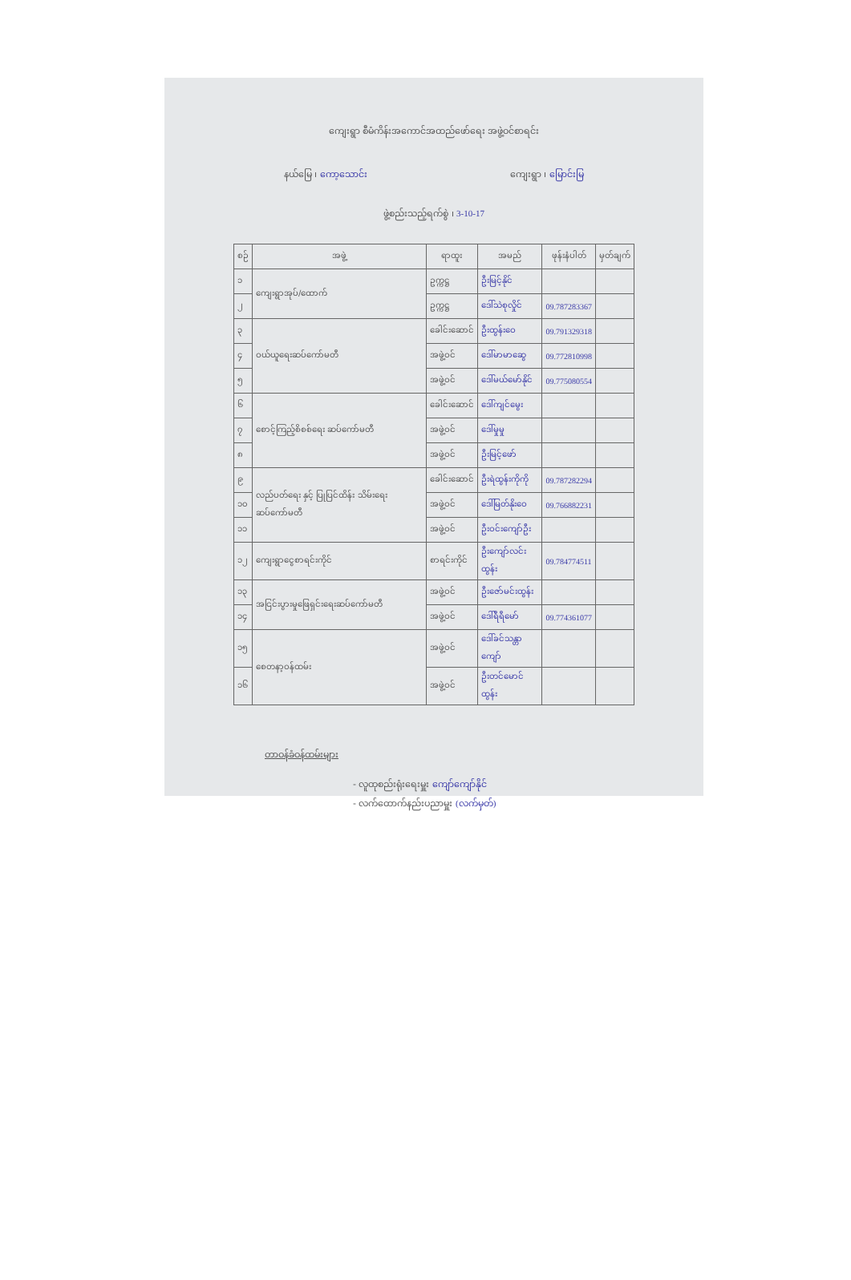ကျေးရွာ စီမံကိန်းအကောင်အထည်ဖော်ရေး အဖွဲ့ဝင်စာရင်း
နယ်မြေ ၊ ကော့သောင်း ကျေးရွာ ၊ မြောင်းမြ
ဖွဲ့စည်းသည့်ရက်စွဲ ၊ 3-10-17
| စဉ် | အဖွဲ့ | ရာထူး | အမည် | ဖုန်းနံပါတ် | မှတ်ချက် |
| --- | --- | --- | --- | --- | --- |
| ၁ | ကျေးရွာအုပ်/ထောက် | ဥက္ကဋ္ဌ | ဦးမြင့်နိုင် | | |
| ၂ | | ဥက္ကဋ္ဌ | ဒေါ်သဲစုလှိုင် | 09.787283367 | |
| ၃ | ဝယ်ယူရေးဆပ်ကော်မတီ | ခေါင်းဆောင် | ဦးထွန်းဝေ | 09.791329318 | |
| ၄ | | အဖွဲ့ဝင် | ဒေါ်မာမာဆွေ | 09.772810998 | |
| ၅ | | အဖွဲ့ဝင် | ဒေါ်မယ်မော်နိုင် | 09.775080554 | |
| ၆ | စောင့်ကြည့်စိစစ်ရေး ဆပ်ကော်မတီ | ခေါင်းဆောင် | ဒေါ်ကျင်မွေး | | |
| ၇ | | အဖွဲ့ဝင် | ဒေါ်မှုမှု | | |
| ၈ | | အဖွဲ့ဝင် | ဦးမြင့်ဖော် | | |
| ၉ | လည်ပတ်ရေး နှင့် ပြုပြင်ထိန်း သိမ်းရေးဆပ်ကော်မတီ | ခေါင်းဆောင် | ဦးရဲထွန်းကိုကို | 09.787282294 | |
| ၁၀ | | အဖွဲ့ဝင် | ဒေါ်မြတ်နိုးဝေ | 09.766882231 | |
| ၁၁ | | အဖွဲ့ဝင် | ဦးဝင်းကျော်ဦး | | |
| ၁၂ | ကျေးရွာငွေစာရင်းကိုင် | စာရင်းကိုင် | ဦးကျော်လင်းထွန်း | 09.784774511 | |
| ၁၃ | အငြင်းပွားမှုဖြေရှင်းရေးဆပ်ကော်မတီ | အဖွဲ့ဝင် | ဦးဇော်မင်းထွန်း | | |
| ၁၄ | | အဖွဲ့ဝင် | ဒေါ်ရီရီမော် | 09.774361077 | |
| ၁၅ | စေတနာ့ဝန်ထမ်း | အဖွဲ့ဝင် | ဒေါ်ခင်သန္တာကျော် | | |
| ၁၆ | | အဖွဲ့ဝင် | ဦးတင်မောင်ထွန်း | | |
တာဝန်ခံဝန်ထမ်းများ
- လူထုစည်းရုံးရေးမှူး ကျော်ကျော်နိုင်
- လက်ထောက်နည်းပညာမှူး (လက်မှတ်)